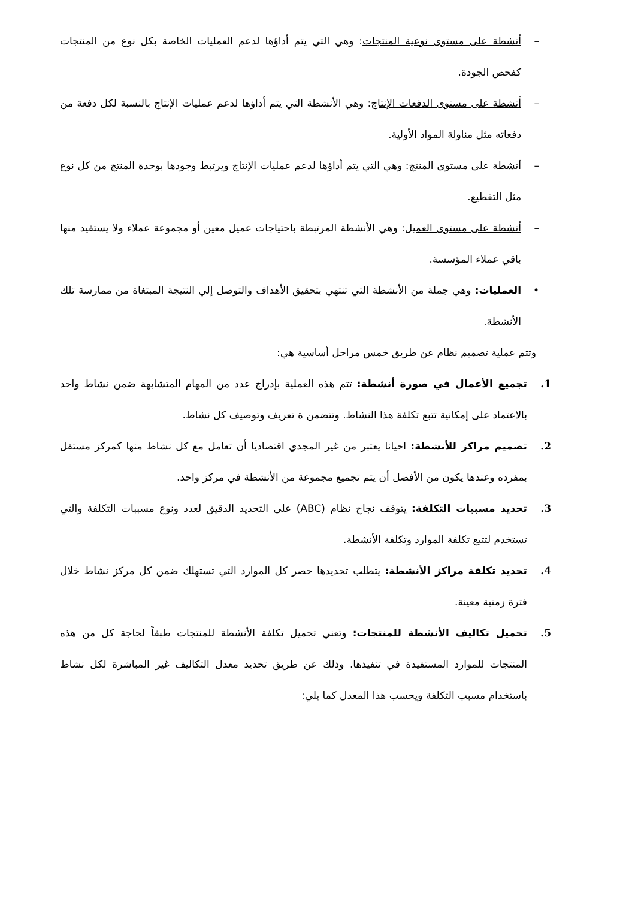– أنشطة على مستوى نوعية المنتجات: وهي التي يتم أداؤها لدعم العمليات الخاصة بكل نوع من المنتجات كفحص الجودة.
– أنشطة على مستوى الدفعات الإنتاج: وهي الأنشطة التي يتم أداؤها لدعم عمليات الإنتاج بالنسبة لكل دفعة من دفعاته مثل مناولة المواد الأولية.
– أنشطة على مستوى المنتج: وهي التي يتم أداؤها لدعم عمليات الإنتاج ويرتبط وجودها بوحدة المنتج من كل نوع مثل التقطيع.
– أنشطة على مستوى العميل: وهي الأنشطة المرتبطة باحتياجات عميل معين أو مجموعة عملاء ولا يستفيد منها باقي عملاء المؤسسة.
• العمليات: وهي جملة من الأنشطة التي تنتهي بتحقيق الأهداف والتوصل إلي النتيجة المبتغاة من ممارسة تلك الأنشطة.
وتتم عملية تصميم نظام عن طريق خمس مراحل أساسية هي:
1. تجميع الأعمال في صورة أنشطة: تتم هذه العملية بإدراج عدد من المهام المتشابهة ضمن نشاط واحد بالاعتماد على إمكانية تتبع تكلفة هذا النشاط. وتتضمن ة تعريف وتوصيف كل نشاط.
2. تصميم مراكز للأنشطة: احيانا يعتبر من غير المجدي اقتصاديا أن تعامل مع كل نشاط منها كمركز مستقل بمفرده وعندها يكون من الأفضل أن يتم تجميع مجموعة من الأنشطة في مركز واحد.
3. تحديد مسببات التكلفة: يتوقف نجاح نظام (ABC) على التحديد الدقيق لعدد ونوع مسببات التكلفة والتي تستخدم لتتبع تكلفة الموارد وتكلفة الأنشطة.
4. تحديد تكلفة مراكز الأنشطة: يتطلب تحديدها حصر كل الموارد التي تستهلك ضمن كل مركز نشاط خلال فترة زمنية معينة.
5. تحميل تكاليف الأنشطة للمنتجات: وتعني تحميل تكلفة الأنشطة للمنتجات طبقاً لحاجة كل من هذه المنتجات للموارد المستفيدة في تنفيذها. وذلك عن طريق تحديد معدل التكاليف غير المباشرة لكل نشاط باستخدام مسبب التكلفة ويحسب هذا المعدل كما يلي: